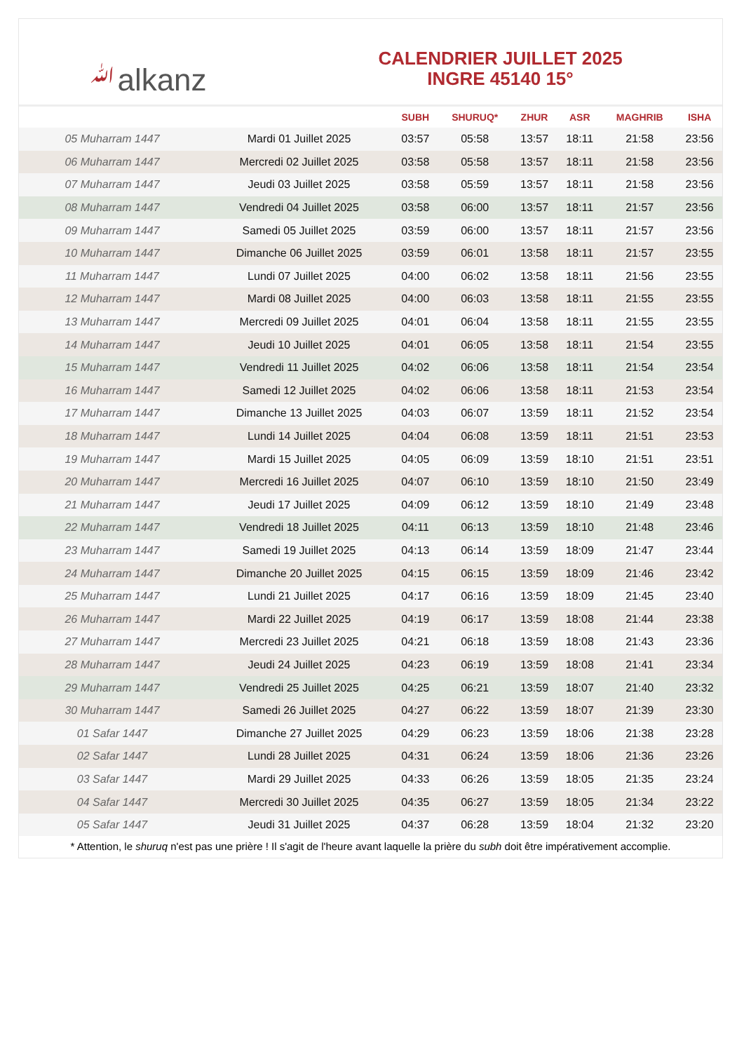ﷲalkanz
CALENDRIER JUILLET 2025
INGRE 45140 15°
| | | SUBH | SHURUQ* | ZHUR | ASR | MAGHRIB | ISHA |
| --- | --- | --- | --- | --- | --- | --- | --- |
| 05 Muharram 1447 | Mardi 01 Juillet 2025 | 03:57 | 05:58 | 13:57 | 18:11 | 21:58 | 23:56 |
| 06 Muharram 1447 | Mercredi 02 Juillet 2025 | 03:58 | 05:58 | 13:57 | 18:11 | 21:58 | 23:56 |
| 07 Muharram 1447 | Jeudi 03 Juillet 2025 | 03:58 | 05:59 | 13:57 | 18:11 | 21:58 | 23:56 |
| 08 Muharram 1447 | Vendredi 04 Juillet 2025 | 03:58 | 06:00 | 13:57 | 18:11 | 21:57 | 23:56 |
| 09 Muharram 1447 | Samedi 05 Juillet 2025 | 03:59 | 06:00 | 13:57 | 18:11 | 21:57 | 23:56 |
| 10 Muharram 1447 | Dimanche 06 Juillet 2025 | 03:59 | 06:01 | 13:58 | 18:11 | 21:57 | 23:55 |
| 11 Muharram 1447 | Lundi 07 Juillet 2025 | 04:00 | 06:02 | 13:58 | 18:11 | 21:56 | 23:55 |
| 12 Muharram 1447 | Mardi 08 Juillet 2025 | 04:00 | 06:03 | 13:58 | 18:11 | 21:55 | 23:55 |
| 13 Muharram 1447 | Mercredi 09 Juillet 2025 | 04:01 | 06:04 | 13:58 | 18:11 | 21:55 | 23:55 |
| 14 Muharram 1447 | Jeudi 10 Juillet 2025 | 04:01 | 06:05 | 13:58 | 18:11 | 21:54 | 23:55 |
| 15 Muharram 1447 | Vendredi 11 Juillet 2025 | 04:02 | 06:06 | 13:58 | 18:11 | 21:54 | 23:54 |
| 16 Muharram 1447 | Samedi 12 Juillet 2025 | 04:02 | 06:06 | 13:58 | 18:11 | 21:53 | 23:54 |
| 17 Muharram 1447 | Dimanche 13 Juillet 2025 | 04:03 | 06:07 | 13:59 | 18:11 | 21:52 | 23:54 |
| 18 Muharram 1447 | Lundi 14 Juillet 2025 | 04:04 | 06:08 | 13:59 | 18:11 | 21:51 | 23:53 |
| 19 Muharram 1447 | Mardi 15 Juillet 2025 | 04:05 | 06:09 | 13:59 | 18:10 | 21:51 | 23:51 |
| 20 Muharram 1447 | Mercredi 16 Juillet 2025 | 04:07 | 06:10 | 13:59 | 18:10 | 21:50 | 23:49 |
| 21 Muharram 1447 | Jeudi 17 Juillet 2025 | 04:09 | 06:12 | 13:59 | 18:10 | 21:49 | 23:48 |
| 22 Muharram 1447 | Vendredi 18 Juillet 2025 | 04:11 | 06:13 | 13:59 | 18:10 | 21:48 | 23:46 |
| 23 Muharram 1447 | Samedi 19 Juillet 2025 | 04:13 | 06:14 | 13:59 | 18:09 | 21:47 | 23:44 |
| 24 Muharram 1447 | Dimanche 20 Juillet 2025 | 04:15 | 06:15 | 13:59 | 18:09 | 21:46 | 23:42 |
| 25 Muharram 1447 | Lundi 21 Juillet 2025 | 04:17 | 06:16 | 13:59 | 18:09 | 21:45 | 23:40 |
| 26 Muharram 1447 | Mardi 22 Juillet 2025 | 04:19 | 06:17 | 13:59 | 18:08 | 21:44 | 23:38 |
| 27 Muharram 1447 | Mercredi 23 Juillet 2025 | 04:21 | 06:18 | 13:59 | 18:08 | 21:43 | 23:36 |
| 28 Muharram 1447 | Jeudi 24 Juillet 2025 | 04:23 | 06:19 | 13:59 | 18:08 | 21:41 | 23:34 |
| 29 Muharram 1447 | Vendredi 25 Juillet 2025 | 04:25 | 06:21 | 13:59 | 18:07 | 21:40 | 23:32 |
| 30 Muharram 1447 | Samedi 26 Juillet 2025 | 04:27 | 06:22 | 13:59 | 18:07 | 21:39 | 23:30 |
| 01 Safar 1447 | Dimanche 27 Juillet 2025 | 04:29 | 06:23 | 13:59 | 18:06 | 21:38 | 23:28 |
| 02 Safar 1447 | Lundi 28 Juillet 2025 | 04:31 | 06:24 | 13:59 | 18:06 | 21:36 | 23:26 |
| 03 Safar 1447 | Mardi 29 Juillet 2025 | 04:33 | 06:26 | 13:59 | 18:05 | 21:35 | 23:24 |
| 04 Safar 1447 | Mercredi 30 Juillet 2025 | 04:35 | 06:27 | 13:59 | 18:05 | 21:34 | 23:22 |
| 05 Safar 1447 | Jeudi 31 Juillet 2025 | 04:37 | 06:28 | 13:59 | 18:04 | 21:32 | 23:20 |
* Attention, le shuruq n'est pas une prière ! Il s'agit de l'heure avant laquelle la prière du subh doit être impérativement accomplie.